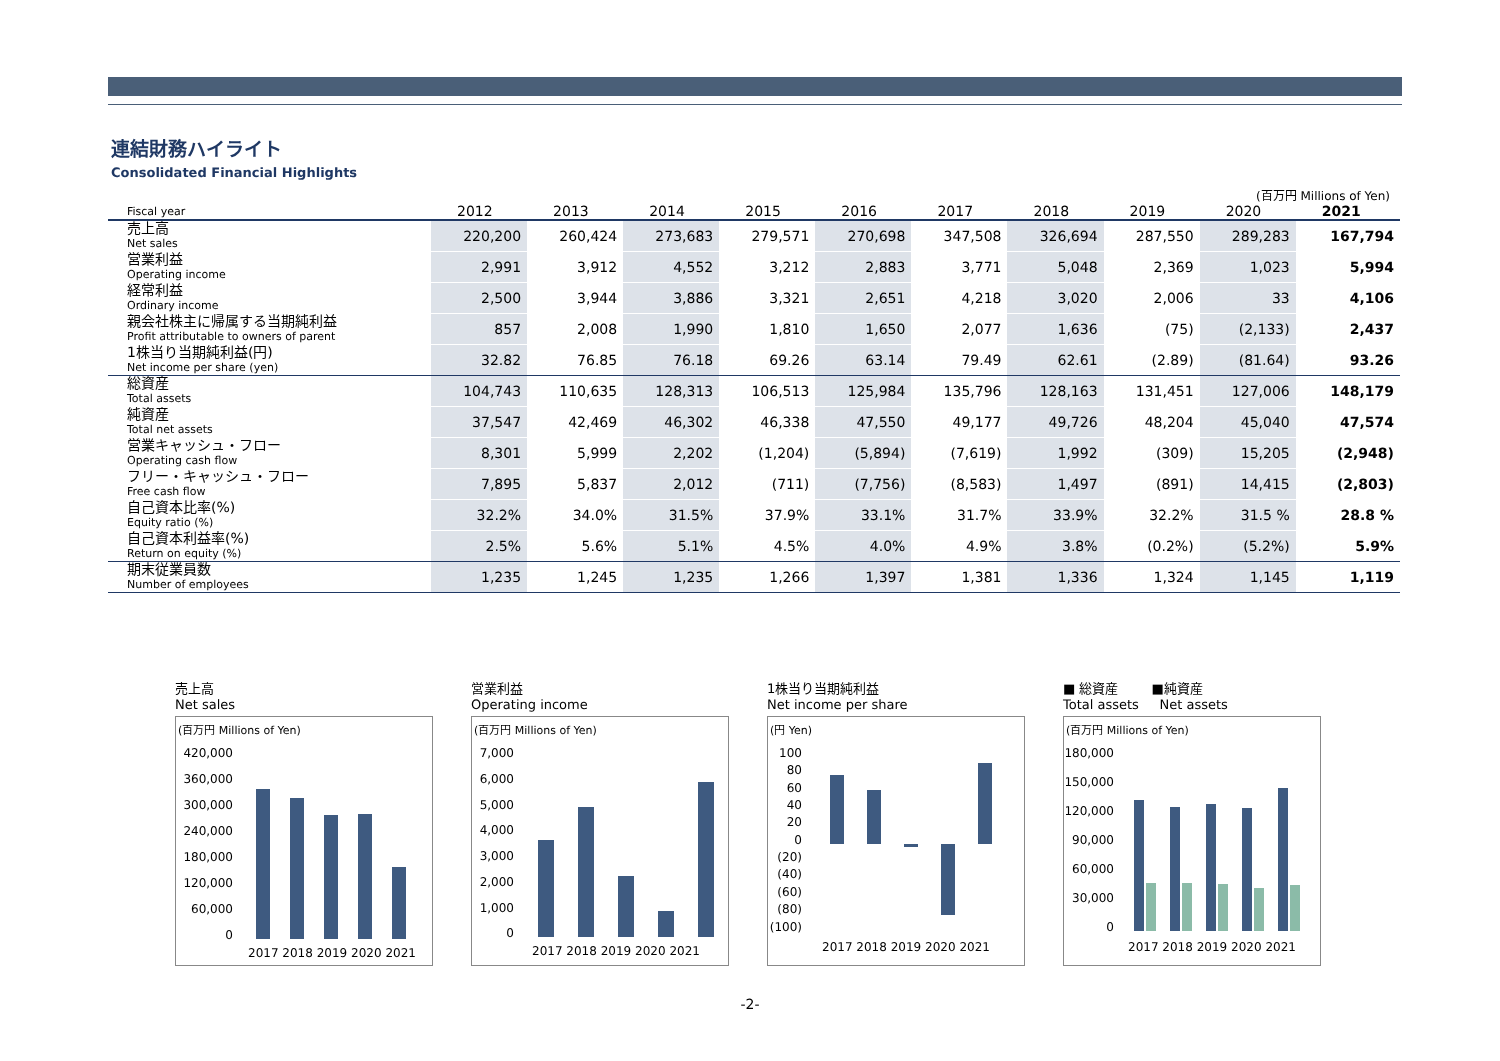連結財務ハイライト
Consolidated Financial Highlights
(百万円 Millions of Yen)
| Fiscal year | 2012 | 2013 | 2014 | 2015 | 2016 | 2017 | 2018 | 2019 | 2020 | 2021 |
| --- | --- | --- | --- | --- | --- | --- | --- | --- | --- | --- |
| 売上高 Net sales | 220,200 | 260,424 | 273,683 | 279,571 | 270,698 | 347,508 | 326,694 | 287,550 | 289,283 | 167,794 |
| 営業利益 Operating income | 2,991 | 3,912 | 4,552 | 3,212 | 2,883 | 3,771 | 5,048 | 2,369 | 1,023 | 5,994 |
| 経常利益 Ordinary income | 2,500 | 3,944 | 3,886 | 3,321 | 2,651 | 4,218 | 3,020 | 2,006 | 33 | 4,106 |
| 親会社株主に帰属する当期純利益 Profit attributable to owners of parent | 857 | 2,008 | 1,990 | 1,810 | 1,650 | 2,077 | 1,636 | (75) | (2,133) | 2,437 |
| 1株当り当期純利益(円) Net income per share (yen) | 32.82 | 76.85 | 76.18 | 69.26 | 63.14 | 79.49 | 62.61 | (2.89) | (81.64) | 93.26 |
| 総資産 Total assets | 104,743 | 110,635 | 128,313 | 106,513 | 125,984 | 135,796 | 128,163 | 131,451 | 127,006 | 148,179 |
| 純資産 Total net assets | 37,547 | 42,469 | 46,302 | 46,338 | 47,550 | 49,177 | 49,726 | 48,204 | 45,040 | 47,574 |
| 営業キャッシュ・フロー Operating cash flow | 8,301 | 5,999 | 2,202 | (1,204) | (5,894) | (7,619) | 1,992 | (309) | 15,205 | (2,948) |
| フリー・キャッシュ・フロー Free cash flow | 7,895 | 5,837 | 2,012 | (711) | (7,756) | (8,583) | 1,497 | (891) | 14,415 | (2,803) |
| 自己資本比率(%) Equity ratio (%) | 32.2% | 34.0% | 31.5% | 37.9% | 33.1% | 31.7% | 33.9% | 32.2% | 31.5 % | 28.8 % |
| 自己資本利益率(%) Return on equity (%) | 2.5% | 5.6% | 5.1% | 4.5% | 4.0% | 4.9% | 3.8% | (0.2%) | (5.2%) | 5.9% |
| 期末従業員数 Number of employees | 1,235 | 1,245 | 1,235 | 1,266 | 1,397 | 1,381 | 1,336 | 1,324 | 1,145 | 1,119 |
売上高
Net sales
(百万円 Millions of Yen)
420,000
360,000
300,000
240,000
180,000
120,000
60,000
0
2017 2018 2019 2020 2021
営業利益
Operating income
(百万円 Millions of Yen)
7,000
6,000
5,000
4,000
3,000
2,000
1,000
0
2017 2018 2019 2020 2021
1株当り当期純利益
Net income per share
(円 Yen)
100
80
60
40
20
0
(20)
(40)
(60)
(80)
(100)
2017 2018 2019 2020 2021
■ 総資産 ■純資産
Total assets Net assets
(百万円 Millions of Yen)
180,000
150,000
120,000
90,000
60,000
30,000
0
2017 2018 2019 2020 2021
-2-